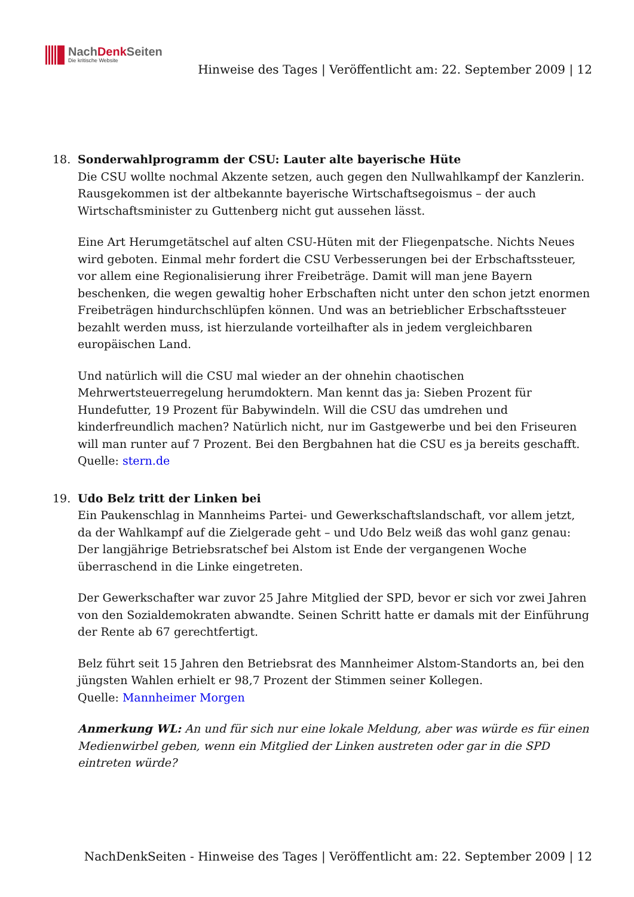NachDenk Seiten
Die kritische Website
Hinweise des Tages | Veröffentlicht am: 22. September 2009 | 12
18. Sonderwahlprogramm der CSU: Lauter alte bayerische Hüte
Die CSU wollte nochmal Akzente setzen, auch gegen den Nullwahlkampf der Kanzlerin. Rausgekommen ist der altbekannte bayerische Wirtschaftsegoismus – der auch Wirtschaftsminister zu Guttenberg nicht gut aussehen lässt.
Eine Art Herumgetätschel auf alten CSU-Hüten mit der Fliegenpatsche. Nichts Neues wird geboten. Einmal mehr fordert die CSU Verbesserungen bei der Erbschaftssteuer, vor allem eine Regionalisierung ihrer Freibeträge. Damit will man jene Bayern beschenken, die wegen gewaltig hoher Erbschaften nicht unter den schon jetzt enormen Freibeträgen hindurchschlüpfen können. Und was an betrieblicher Erbschaftssteuer bezahlt werden muss, ist hierzulande vorteilhafter als in jedem vergleichbaren europäischen Land.
Und natürlich will die CSU mal wieder an der ohnehin chaotischen Mehrwertsteuerregelung herumdoktern. Man kennt das ja: Sieben Prozent für Hundefutter, 19 Prozent für Babywindeln. Will die CSU das umdrehen und kinderfreundlich machen? Natürlich nicht, nur im Gastgewerbe und bei den Friseuren will man runter auf 7 Prozent. Bei den Bergbahnen hat die CSU es ja bereits geschafft.
Quelle: stern.de
19. Udo Belz tritt der Linken bei
Ein Paukenschlag in Mannheims Partei- und Gewerkschaftslandschaft, vor allem jetzt, da der Wahlkampf auf die Zielgerade geht – und Udo Belz weiß das wohl ganz genau: Der langjährige Betriebsratschef bei Alstom ist Ende der vergangenen Woche überraschend in die Linke eingetreten.
Der Gewerkschafter war zuvor 25 Jahre Mitglied der SPD, bevor er sich vor zwei Jahren von den Sozialdemokraten abwandte. Seinen Schritt hatte er damals mit der Einführung der Rente ab 67 gerechtfertigt.
Belz führt seit 15 Jahren den Betriebsrat des Mannheimer Alstom-Standorts an, bei den jüngsten Wahlen erhielt er 98,7 Prozent der Stimmen seiner Kollegen.
Quelle: Mannheimer Morgen
Anmerkung WL: An und für sich nur eine lokale Meldung, aber was würde es für einen Medienwirbel geben, wenn ein Mitglied der Linken austreten oder gar in die SPD eintreten würde?
NachDenkSeiten - Hinweise des Tages | Veröffentlicht am: 22. September 2009 | 12